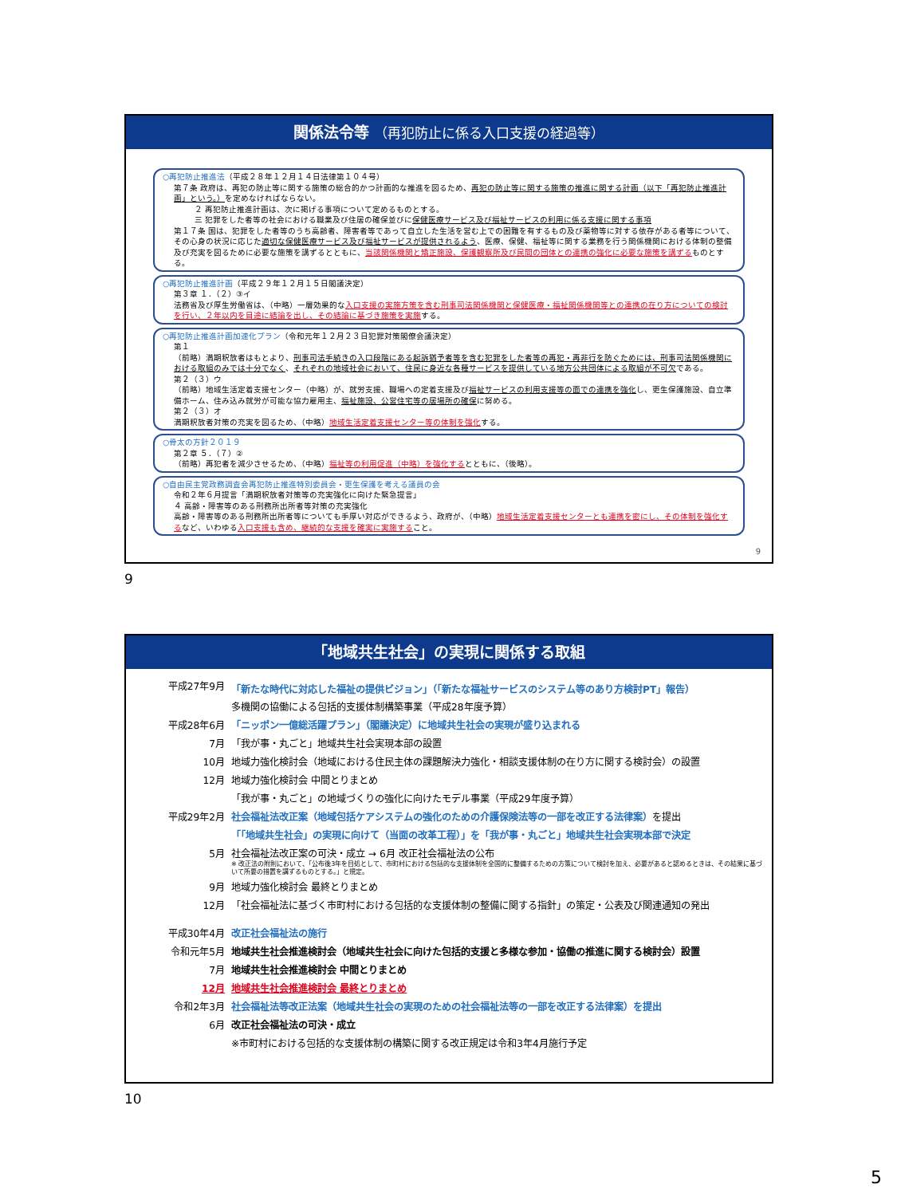関係法令等 （再犯防止に係る入口支援の経過等）
○再犯防止推進法（平成２８年１２月１４日法律第１０４号）
第７条 政府は、再犯の防止等に関する施策の総合的かつ計画的な推進を図るため、再犯の防止等に関する施策の推進に関する計画（以下「再犯防止推進計画」という。）を定めなければならない。
２ 再犯防止推進計画は、次に掲げる事項について定めるものとする。
三 犯罪をした者等の社会における職業及び住居の確保並びに保健医療サービス及び福祉サービスの利用に係る支援に関する事項
第１７条 国は、犯罪をした者等のうち高齢者、障害者等であって自立した生活を営む上での困難を有するもの及び薬物等に対する依存がある者等について、その心身の状況に応じた適切な保健医療サービス及び福祉サービスが提供されるよう、医療、保健、福祉等に関する業務を行う関係機関における体制の整備及び充実を図るために必要な施策を講ずるとともに、当該関係機関と矯正施設、保護観察所及び民間の団体との連携の強化に必要な施策を講ずるものとする。
○再犯防止推進計画（平成２９年１２月１５日閣議決定）
第３章 １．（２）③イ
法務省及び厚生労働省は、（中略）一層効果的な入口支援の実施方策を含む刑事司法関係機関と保健医療・福祉関係機関等との連携の在り方についての検討を行い、２年以内を目途に結論を出し、その結論に基づき施策を実施する。
○再犯防止推進計画加速化プラン（令和元年１２月２３日犯罪対策閣僚会議決定）
第１
（前略）満期釈放者はもとより、刑事司法手続きの入口段階にある起訴猶予者等を含む犯罪をした者等の再犯・再非行を防ぐためには、刑事司法関係機関における取組のみでは十分でなく、それぞれの地域社会において、住民に身近な各種サービスを提供している地方公共団体による取組が不可欠である。
第２（３）ウ
（前略）地域生活定着支援センター（中略）が、就労支援、職場への定着支援及び福祉サービスの利用支援等の面での連携を強化し、更生保護施設、自立準備ホーム、住み込み就労が可能な協力雇用主、福祉施設、公営住宅等の居場所の確保に努める。
第２（３）オ
満期釈放者対策の充実を図るため、（中略）地域生活定着支援センター等の体制を強化する。
○骨太の方針２０１９
第２章 ５．（７）②
（前略）再犯者を減少させるため、（中略）福祉等の利用促進（中略）を強化するとともに、（後略）。
○自由民主党政務調査会再犯防止推進特別委員会・更生保護を考える議員の会
令和２年６月提言「満期釈放者対策等の充実強化に向けた緊急提言」
４ 高齢・障害等のある刑務所出所者等対策の充実強化
高齢・障害等のある刑務所出所者等についても手厚い対応ができるよう、政府が、（中略）地域生活定着支援センターとも連携を密にし、その体制を強化するなど、いわゆる入口支援も含め、継続的な支援を確実に実施すること。
9
9
「地域共生社会」の実現に関係する取組
| 平成27年9月 | 「新たな時代に対応した福祉の提供ビジョン」（「新たな福祉サービスのシステム等のあり方検討PT」報告） |
| | 多機関の協働による包括的支援体制構築事業（平成28年度予算） |
| 平成28年6月 | 「ニッポン一億総活躍プラン」（閣議決定）に地域共生社会の実現が盛り込まれる |
| 7月 | 「我が事・丸ごと」地域共生社会実現本部の設置 |
| 10月 | 地域力強化検討会（地域における住民主体の課題解決力強化・相談支援体制の在り方に関する検討会）の設置 |
| 12月 | 地域力強化検討会 中間とりまとめ |
| | 「我が事・丸ごと」の地域づくりの強化に向けたモデル事業（平成29年度予算） |
| 平成29年2月 | 社会福祉法改正案（地域包括ケアシステムの強化のための介護保険法等の一部を改正する法律案） を提出 |
| | 「「地域共生社会」の実現に向けて（当面の改革工程）」を「我が事・丸ごと」地域共生社会実現本部で決定 |
| 5月 | 社会福祉法改正案の可決・成立 → 6月 改正社会福祉法の公布 ※ 改正法の附則において、「公布後3年を目処として、市町村における包括的な支援体制を全国的に整備するための方策について検討を加え、必要があると認めるときは、その結果に基づいて所要の措置を講ずるものとする。」と規定。 |
| 9月 | 地域力強化検討会 最終とりまとめ |
| 12月 | 「社会福祉法に基づく市町村における包括的な支援体制の整備に関する指針」の策定・公表及び関連通知の発出 |
| 平成30年4月 | 改正社会福祉法の施行 |
| 令和元年5月 | 地域共生社会推進検討会（地域共生社会に向けた包括的支援と多様な参加・協働の推進に関する検討会）設置 |
| 7月 | 地域共生社会推進検討会 中間とりまとめ |
| 12月 | 地域共生社会推進検討会 最終とりまとめ |
| 令和2年3月 | 社会福祉法等改正法案（地域共生社会の実現のための社会福祉法等の一部を改正する法律案）を提出 |
| 6月 | 改正社会福祉法の可決・成立 |
| | ※市町村における包括的な支援体制の構築に関する改正規定は令和3年4月施行予定 |
10
5